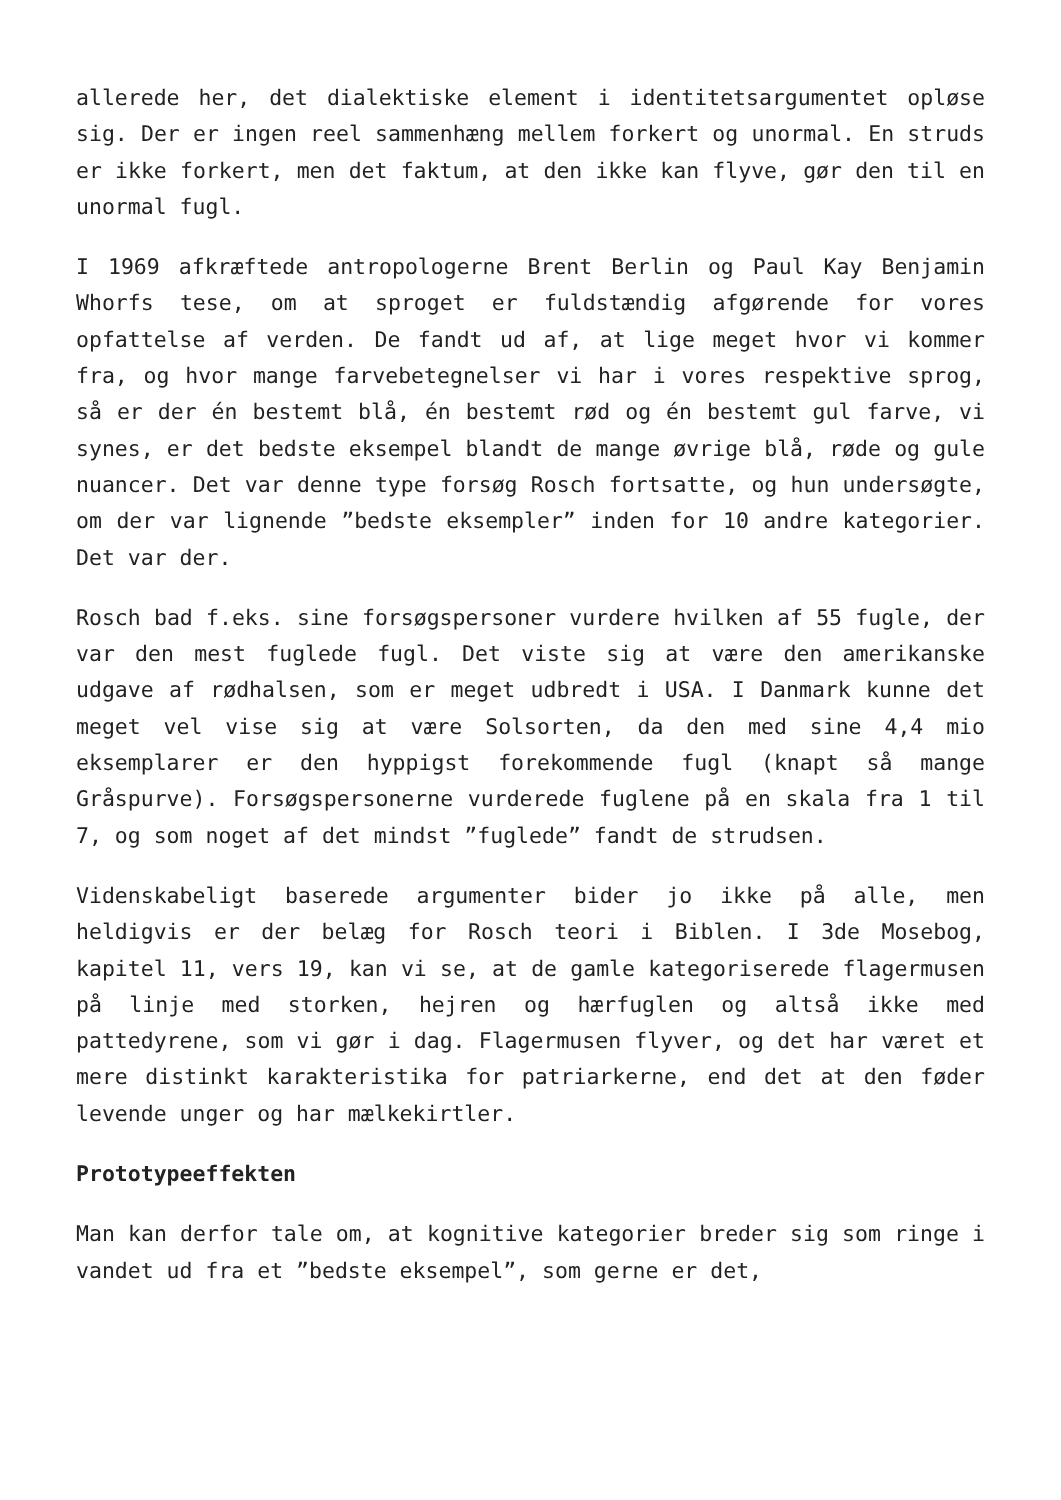allerede her, det dialektiske element i identitetsargumentet opløse sig. Der er ingen reel sammenhæng mellem forkert og unormal. En struds er ikke forkert, men det faktum, at den ikke kan flyve, gør den til en unormal fugl.
I 1969 afkræftede antropologerne Brent Berlin og Paul Kay Benjamin Whorfs tese, om at sproget er fuldstændig afgørende for vores opfattelse af verden. De fandt ud af, at lige meget hvor vi kommer fra, og hvor mange farvebetegnelser vi har i vores respektive sprog, så er der én bestemt blå, én bestemt rød og én bestemt gul farve, vi synes, er det bedste eksempel blandt de mange øvrige blå, røde og gule nuancer. Det var denne type forsøg Rosch fortsatte, og hun undersøgte, om der var lignende ”bedste eksempler” inden for 10 andre kategorier. Det var der.
Rosch bad f.eks. sine forsøgspersoner vurdere hvilken af 55 fugle, der var den mest fuglede fugl. Det viste sig at være den amerikanske udgave af rødhalsen, som er meget udbredt i USA. I Danmark kunne det meget vel vise sig at være Solsorten, da den med sine 4,4 mio eksemplarer er den hyppigst forekommende fugl (knapt så mange Gråspurve). Forsøgspersonerne vurderede fuglene på en skala fra 1 til 7, og som noget af det mindst ”fuglede” fandt de strudsen.
Videnskabeligt baserede argumenter bider jo ikke på alle, men heldigvis er der belæg for Rosch teori i Biblen. I 3de Mosebog, kapitel 11, vers 19, kan vi se, at de gamle kategoriserede flagermusen på linje med storken, hejren og hærfuglen og altså ikke med pattedyrene, som vi gør i dag. Flagermusen flyver, og det har været et mere distinkt karakteristika for patriarkerne, end det at den føder levende unger og har mælkekirtler.
Prototypeeffekten
Man kan derfor tale om, at kognitive kategorier breder sig som ringe i vandet ud fra et ”bedste eksempel”, som gerne er det,